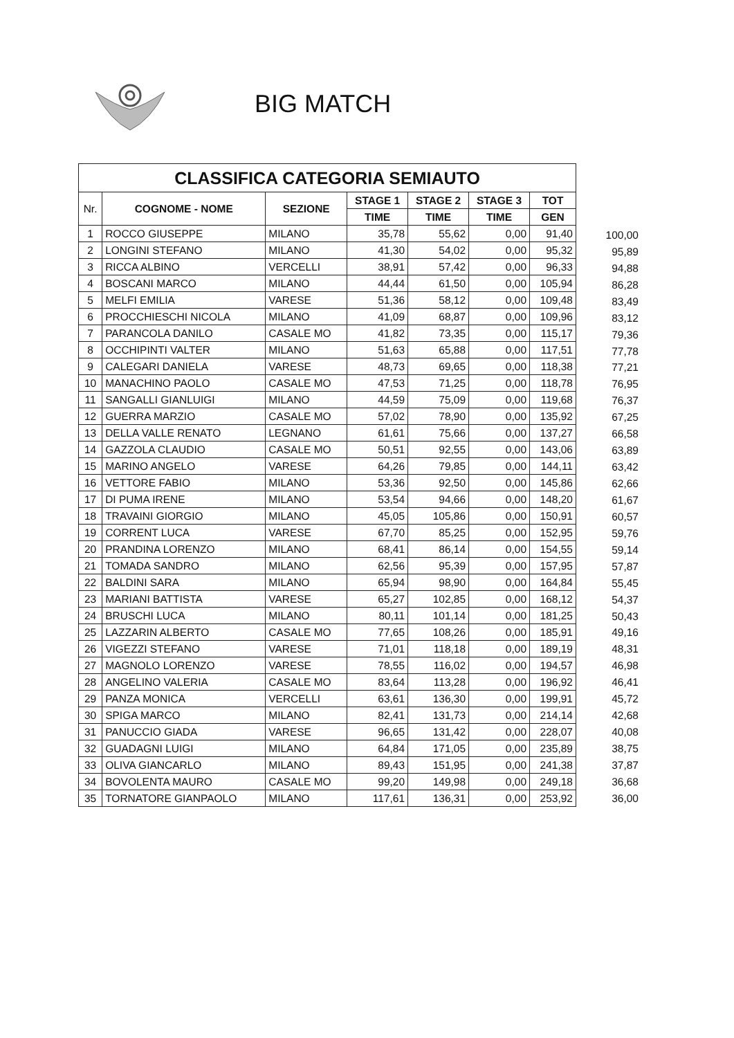BIG MATCH
| CLASSIFICA CATEGORIA SEMIAUTO | | | | | | |
| --- | --- | --- | --- | --- | --- | --- |
| Nr. | COGNOME - NOME | SEZIONE | STAGE 1 | STAGE 2 | STAGE 3 | TOT |
| | | | TIME | TIME | TIME | GEN |
| 1 | ROCCO GIUSEPPE | MILANO | 35,78 | 55,62 | 0,00 | 91,40 |
| 2 | LONGINI STEFANO | MILANO | 41,30 | 54,02 | 0,00 | 95,32 |
| 3 | RICCA ALBINO | VERCELLI | 38,91 | 57,42 | 0,00 | 96,33 |
| 4 | BOSCANI MARCO | MILANO | 44,44 | 61,50 | 0,00 | 105,94 |
| 5 | MELFI EMILIA | VARESE | 51,36 | 58,12 | 0,00 | 109,48 |
| 6 | PROCCHIESCHI NICOLA | MILANO | 41,09 | 68,87 | 0,00 | 109,96 |
| 7 | PARANCOLA DANILO | CASALE MO | 41,82 | 73,35 | 0,00 | 115,17 |
| 8 | OCCHIPINTI VALTER | MILANO | 51,63 | 65,88 | 0,00 | 117,51 |
| 9 | CALEGARI DANIELA | VARESE | 48,73 | 69,65 | 0,00 | 118,38 |
| 10 | MANACHINO PAOLO | CASALE MO | 47,53 | 71,25 | 0,00 | 118,78 |
| 11 | SANGALLI GIANLUIGI | MILANO | 44,59 | 75,09 | 0,00 | 119,68 |
| 12 | GUERRA MARZIO | CASALE MO | 57,02 | 78,90 | 0,00 | 135,92 |
| 13 | DELLA VALLE RENATO | LEGNANO | 61,61 | 75,66 | 0,00 | 137,27 |
| 14 | GAZZOLA CLAUDIO | CASALE MO | 50,51 | 92,55 | 0,00 | 143,06 |
| 15 | MARINO ANGELO | VARESE | 64,26 | 79,85 | 0,00 | 144,11 |
| 16 | VETTORE FABIO | MILANO | 53,36 | 92,50 | 0,00 | 145,86 |
| 17 | DI PUMA IRENE | MILANO | 53,54 | 94,66 | 0,00 | 148,20 |
| 18 | TRAVAINI GIORGIO | MILANO | 45,05 | 105,86 | 0,00 | 150,91 |
| 19 | CORRENT LUCA | VARESE | 67,70 | 85,25 | 0,00 | 152,95 |
| 20 | PRANDINA LORENZO | MILANO | 68,41 | 86,14 | 0,00 | 154,55 |
| 21 | TOMADA SANDRO | MILANO | 62,56 | 95,39 | 0,00 | 157,95 |
| 22 | BALDINI SARA | MILANO | 65,94 | 98,90 | 0,00 | 164,84 |
| 23 | MARIANI BATTISTA | VARESE | 65,27 | 102,85 | 0,00 | 168,12 |
| 24 | BRUSCHI LUCA | MILANO | 80,11 | 101,14 | 0,00 | 181,25 |
| 25 | LAZZARIN ALBERTO | CASALE MO | 77,65 | 108,26 | 0,00 | 185,91 |
| 26 | VIGEZZI STEFANO | VARESE | 71,01 | 118,18 | 0,00 | 189,19 |
| 27 | MAGNOLO LORENZO | VARESE | 78,55 | 116,02 | 0,00 | 194,57 |
| 28 | ANGELINO VALERIA | CASALE MO | 83,64 | 113,28 | 0,00 | 196,92 |
| 29 | PANZA MONICA | VERCELLI | 63,61 | 136,30 | 0,00 | 199,91 |
| 30 | SPIGA MARCO | MILANO | 82,41 | 131,73 | 0,00 | 214,14 |
| 31 | PANUCCIO GIADA | VARESE | 96,65 | 131,42 | 0,00 | 228,07 |
| 32 | GUADAGNI LUIGI | MILANO | 64,84 | 171,05 | 0,00 | 235,89 |
| 33 | OLIVA GIANCARLO | MILANO | 89,43 | 151,95 | 0,00 | 241,38 |
| 34 | BOVOLENTA MAURO | CASALE MO | 99,20 | 149,98 | 0,00 | 249,18 |
| 35 | TORNATORE GIANPAOLO | MILANO | 117,61 | 136,31 | 0,00 | 253,92 |
| 100,00 |
| 95,89 |
| 94,88 |
| 86,28 |
| 83,49 |
| 83,12 |
| 79,36 |
| 77,78 |
| 77,21 |
| 76,95 |
| 76,37 |
| 67,25 |
| 66,58 |
| 63,89 |
| 63,42 |
| 62,66 |
| 61,67 |
| 60,57 |
| 59,76 |
| 59,14 |
| 57,87 |
| 55,45 |
| 54,37 |
| 50,43 |
| 49,16 |
| 48,31 |
| 46,98 |
| 46,41 |
| 45,72 |
| 42,68 |
| 40,08 |
| 38,75 |
| 37,87 |
| 36,68 |
| 36,00 |